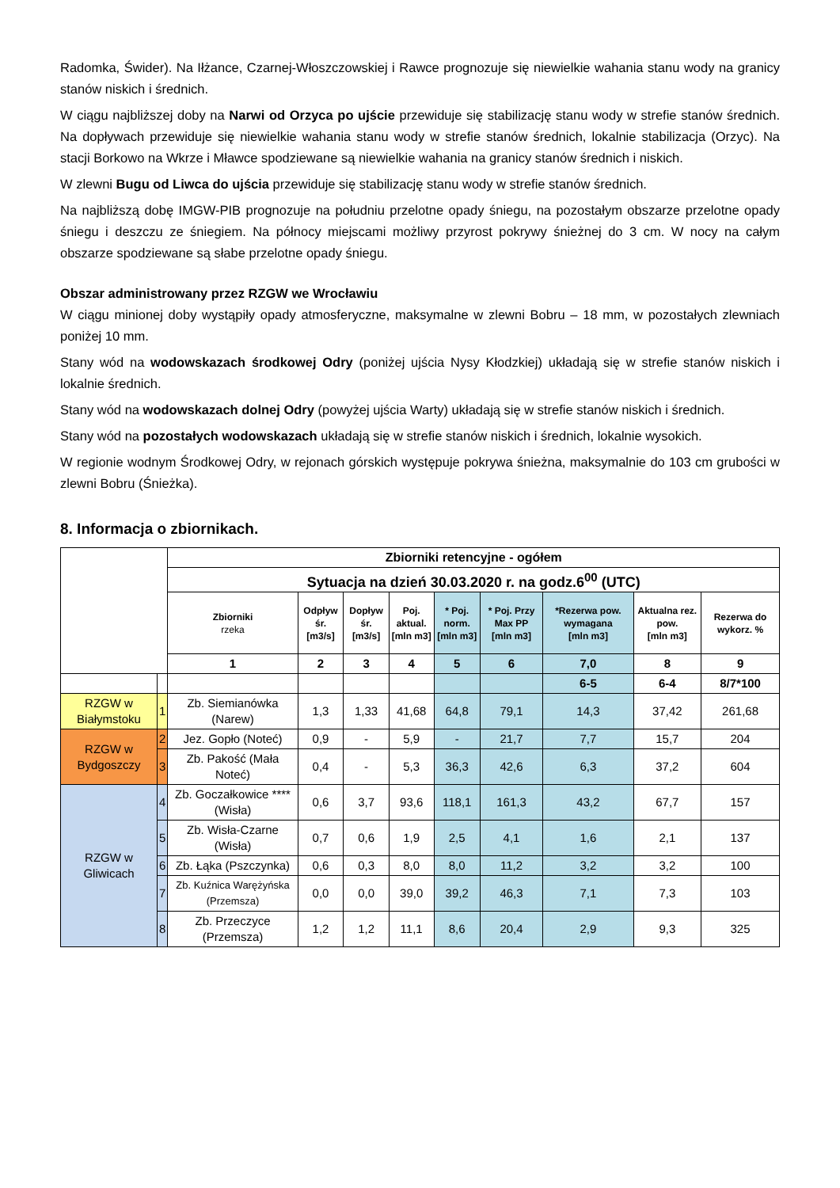Radomka, Świder). Na Iłżance, Czarnej-Włoszczowskiej i Rawce prognozuje się niewielkie wahania stanu wody na granicy stanów niskich i średnich.
W ciągu najbliższej doby na Narwi od Orzyca po ujście przewiduje się stabilizację stanu wody w strefie stanów średnich. Na dopływach przewiduje się niewielkie wahania stanu wody w strefie stanów średnich, lokalnie stabilizacja (Orzyc). Na stacji Borkowo na Wkrze i Mławce spodziewane są niewielkie wahania na granicy stanów średnich i niskich.
W zlewni Bugu od Liwca do ujścia przewiduje się stabilizację stanu wody w strefie stanów średnich.
Na najbliższą dobę IMGW-PIB prognozuje na południu przelotne opady śniegu, na pozostałym obszarze przelotne opady śniegu i deszczu ze śniegiem. Na północy miejscami możliwy przyrost pokrywy śnieżnej do 3 cm. W nocy na całym obszarze spodziewane są słabe przelotne opady śniegu.
Obszar administrowany przez RZGW we Wrocławiu
W ciągu minionej doby wystąpiły opady atmosferyczne, maksymalne w zlewni Bobru – 18 mm, w pozostałych zlewniach poniżej 10 mm.
Stany wód na wodowskazach środkowej Odry (poniżej ujścia Nysy Kłodzkiej) układają się w strefie stanów niskich i lokalnie średnich.
Stany wód na wodowskazach dolnej Odry (powyżej ujścia Warty) układają się w strefie stanów niskich i średnich.
Stany wód na pozostałych wodowskazach układają się w strefie stanów niskich i średnich, lokalnie wysokich.
W regionie wodnym Środkowej Odry, w rejonach górskich występuje pokrywa śnieżna, maksymalnie do 103 cm grubości w zlewni Bobru (Śnieżka).
8. Informacja o zbiornikach.
| | | Zbiorniki retencyjne - ogółem | | | | | | | | |
| | | Sytuacja na dzień 30.03.2020 r. na godz.6<sup>00</sup> (UTC) | | | | | | | | |
| | | Zbiorniki rzeka | Odpływ śr. [m3/s] | Dopływ śr. [m3/s] | Poj. aktual. [mln m3] | * Poj. norm. [mln m3] | * Poj. Przy Max PP [mln m3] | *Rezerwa pow. wymagana [mln m3] | Aktualna rez. pow. [mln m3] | Rezerwa do wykorz. % |
| | | 1 | 2 | 3 | 4 | 5 | 6 | 7,0 | 8 | 9 |
| | | | | | | | | 6-5 | 6-4 | 8/7*100 |
| RZGW w Białymstoku | 1 | Zb. Siemianówka (Narew) | 1,3 | 1,33 | 41,68 | 64,8 | 79,1 | 14,3 | 37,42 | 261,68 |
| RZGW w Bydgoszczy | 2 | Jez. Gopło (Noteć) | 0,9 | - | 5,9 | - | 21,7 | 7,7 | 15,7 | 204 |
| | 3 | Zb. Pakość (Mała Noteć) | 0,4 | - | 5,3 | 36,3 | 42,6 | 6,3 | 37,2 | 604 |
| RZGW w Gliwicach | 4 | Zb. Goczałkowice **** (Wisła) | 0,6 | 3,7 | 93,6 | 118,1 | 161,3 | 43,2 | 67,7 | 157 |
| | 5 | Zb. Wisła-Czarne (Wisła) | 0,7 | 0,6 | 1,9 | 2,5 | 4,1 | 1,6 | 2,1 | 137 |
| | 6 | Zb. Łąka (Pszczynka) | 0,6 | 0,3 | 8,0 | 8,0 | 11,2 | 3,2 | 3,2 | 100 |
| | 7 | Zb. Kuźnica Warężyńska (Przemsza) | 0,0 | 0,0 | 39,0 | 39,2 | 46,3 | 7,1 | 7,3 | 103 |
| | 8 | Zb. Przeczyce (Przemsza) | 1,2 | 1,2 | 11,1 | 8,6 | 20,4 | 2,9 | 9,3 | 325 |